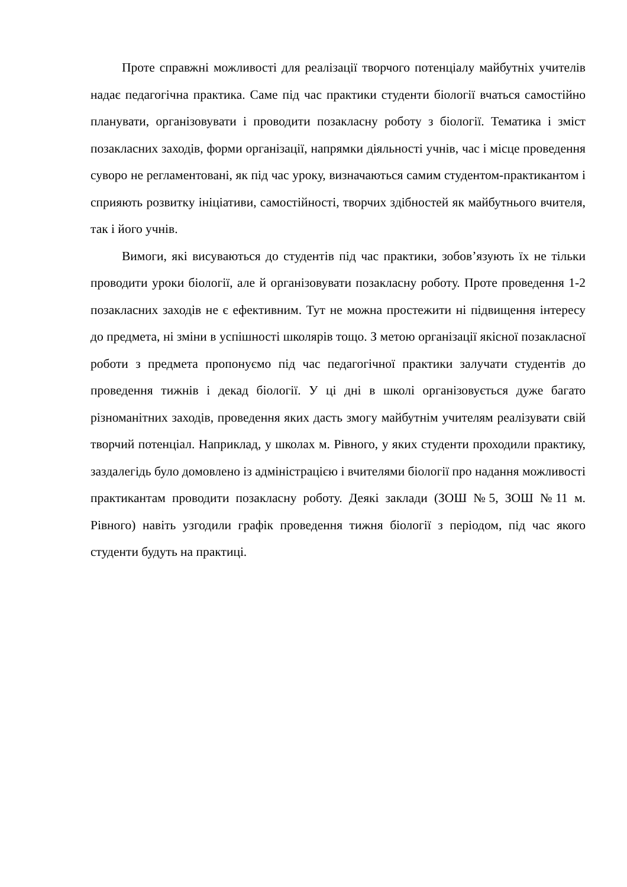Проте справжні можливості для реалізації творчого потенціалу майбутніх учителів надає педагогічна практика. Саме під час практики студенти біології вчаться самостійно планувати, організовувати і проводити позакласну роботу з біології. Тематика і зміст позакласних заходів, форми організації, напрямки діяльності учнів, час і місце проведення суворо не регламентовані, як під час уроку, визначаються самим студентом-практикантом і сприяють розвитку ініціативи, самостійності, творчих здібностей як майбутнього вчителя, так і його учнів.
Вимоги, які висуваються до студентів під час практики, зобов’язують їх не тільки проводити уроки біології, але й організовувати позакласну роботу. Проте проведення 1-2 позакласних заходів не є ефективним. Тут не можна простежити ні підвищення інтересу до предмета, ні зміни в успішності школярів тощо. З метою організації якісної позакласної роботи з предмета пропонуємо під час педагогічної практики залучати студентів до проведення тижнів і декад біології. У ці дні в школі організовується дуже багато різноманітних заходів, проведення яких дасть змогу майбутнім учителям реалізувати свій творчий потенціал. Наприклад, у школах м. Рівного, у яких студенти проходили практику, заздалегідь було домовлено із адміністрацією і вчителями біології про надання можливості практикантам проводити позакласну роботу. Деякі заклади (ЗОШ №5, ЗОШ №11 м. Рівного) навіть узгодили графік проведення тижня біології з періодом, під час якого студенти будуть на практиці.